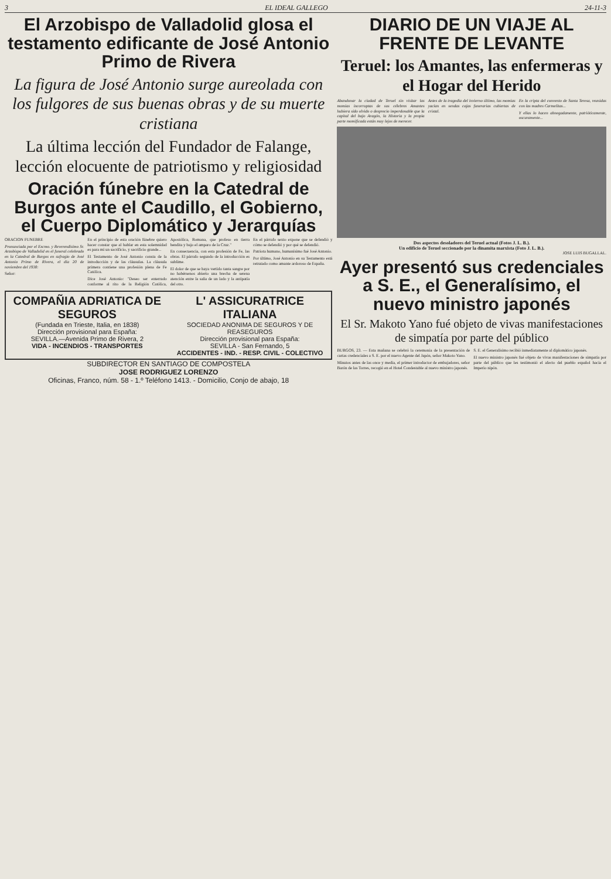3 EL IDEAL GALLEGO 24-11-3
El Arzobispo de Valladolid glosa el testamento edificante de José Antonio Primo de Rivera
La figura de José Antonio surge aureolada con los fulgores de sus buenas obras y de su muerte cristiana
La última lección del Fundador de Falange, lección elocuente de patriotismo y religiosidad
Oración fúnebre en la Catedral de Burgos ante el Caudillo, el Gobierno, el Cuerpo Diplomático y Jerarquías
ORACION FUNEBRE
Pronunciada por el Excmo. y Reverendísimo Sr. Arzobispo de Valladolid en el funeral celebrado en la Catedral de Burgos en sufragio de José Antonio Primo de Rivera, el día 20 de noviembre del 1938:
Señor:
En el principio de esta oración fúnebre quiero hacer constar que al hablar en esta solemnidad es para mí un sacrificio, y sacrificio grande...
El Testamento de José Antonio consta de la introducción y de las cláusulas. La cláusula primera contiene una profesión plena de Fe Católica.
Dice José Antonio: "Deseo ser enterrado conforme al rito de la Religión Católica, Apostólica, Romana, que profeso en tierra bendita y bajo el amparo de la Cruz."
En consecuencia, con esta profesión de Fe, las obras. El párrafo segundo de la introducción es sublime.
El dolor de que se haya vertido tanta sangre por no habérsenos abierto una brecha de serena atención entre la saña de un lado y la antipatía del otro.
En el párrafo sexto expone que se defendió y cómo se defendió y por qué se defendió.
Patriota humano, humanísimo fué José Antonio.
Por último, José Antonio en su Testamento está retratado como amante ardoroso de España.
COMPAÑIA ADRIATICA DE SEGUROS
(Fundada en Trieste, Italia, en 1838)
Dirección provisional para España:
SEVILLA.—Avenida Primo de Rivera, 2
VIDA - INCENDIOS - TRANSPORTES
L' ASSICURATRICE ITALIANA
SOCIEDAD ANONIMA DE SEGUROS Y DE REASEGUROS
Dirección provisional para España:
SEVILLA - San Fernando, 5
ACCIDENTES - IND. - RESP. CIVIL - COLECTIVO
SUBDIRECTOR EN SANTIAGO DE COMPOSTELA
JOSE RODRIGUEZ LORENZO
Oficinas, Franco, núm. 58 - 1.º Teléfono 1413. - Domicilio, Conjo de abajo, 18
DIARIO DE UN VIAJE AL FRENTE DE LEVANTE
Teruel: los Amantes, las enfermeras y el Hogar del Herido
Abandonar la ciudad de Teruel sin visitar las momias incorruptas de sus célebres Amantes hubiera sido olvido o desprecio imperdonable que la capital del bajo Aragón, la Historia y la propia parte momificada están muy lejos de merecer.
Antes de la tragedia del invierno último, las momias yacían en sendas cajas funerarias cubiertas de cristal.
En la cripta del convento de Santa Teresa, reunidas con las madres Carmelitas...
Y ellas lo hacen abnegadamente, patrióticamente, oscuramente...
Dos aspectos desoladores del Teruel actual (Fotos J. L. B.).
Un edificio de Teruel seccionado por la dinamita marxista (Foto J. L. B.).
JOSE LUIS BUGALLAL.
Ayer presentó sus credenciales a S. E., el Generalísimo, el nuevo ministro japonés
El Sr. Makoto Yano fué objeto de vivas manifestaciones de simpatía por parte del público
BURGOS, 23. — Esta mañana se celebró la ceremonia de la presentación de cartas credenciales a S. E. por el nuevo Agente del Japón, señor Makoto Yano.
Minutos antes de las once y media, el primer introductor de embajadores, señor Barón de las Torres, recogió en el Hotel Condestable al nuevo ministro japonés.
S. E. el Generalísimo recibió inmediatamente al diplomático japonés.
El nuevo ministro japonés fué objeto de vivas manifestaciones de simpatía por parte del público que les testimonió el afecto del pueblo español hacia el Imperio nipón.